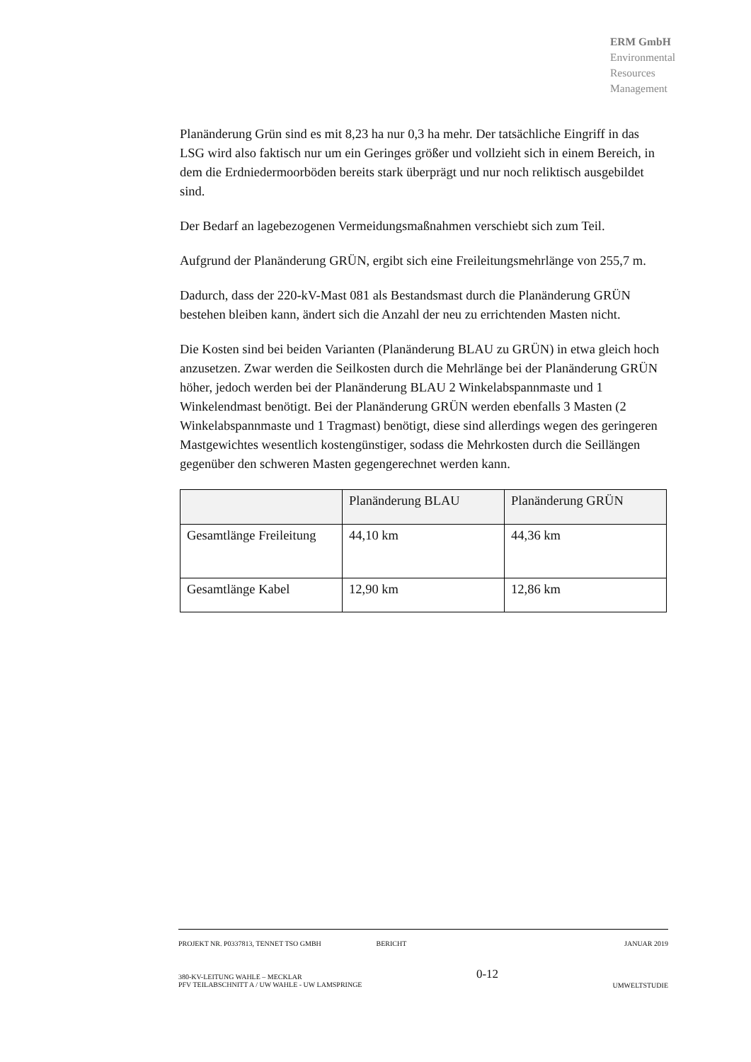ERM GmbH
Environmental
Resources
Management
Planänderung Grün sind es mit 8,23 ha nur 0,3 ha mehr. Der tatsächliche Eingriff in das LSG wird also faktisch nur um ein Geringes größer und vollzieht sich in einem Bereich, in dem die Erdniedermoorböden bereits stark überprägt und nur noch reliktisch ausgebildet sind.
Der Bedarf an lagebezogenen Vermeidungsmaßnahmen verschiebt sich zum Teil.
Aufgrund der Planänderung GRÜN, ergibt sich eine Freileitungsmehrlänge von 255,7 m.
Dadurch, dass der 220-kV-Mast 081 als Bestandsmast durch die Planänderung GRÜN bestehen bleiben kann, ändert sich die Anzahl der neu zu errichtenden Masten nicht.
Die Kosten sind bei beiden Varianten (Planänderung BLAU zu GRÜN) in etwa gleich hoch anzusetzen. Zwar werden die Seilkosten durch die Mehrlänge bei der Planänderung GRÜN höher, jedoch werden bei der Planänderung BLAU 2 Winkelabspannmaste und 1 Winkelendmast benötigt. Bei der Planänderung GRÜN werden ebenfalls 3 Masten (2 Winkelabspannmaste und 1 Tragmast) benötigt, diese sind allerdings wegen des geringeren Mastgewichtes wesentlich kostengünstiger, sodass die Mehrkosten durch die Seillängen gegenüber den schweren Masten gegengerechnet werden kann.
| | Planänderung BLAU | Planänderung GRÜN |
| --- | --- | --- |
| Gesamtlänge Freileitung | 44,10 km | 44,36 km |
| Gesamtlänge Kabel | 12,90 km | 12,86 km |
PROJEKT NR. P0337813, TENNET TSO GMBH BERICHT JANUAR 2019
380-KV-LEITUNG WAHLE – MECKLAR
PFV TEILABSCHNITT A / UW WAHLE - UW LAMSPRINGE 0-12 UMWELTSTUDIE